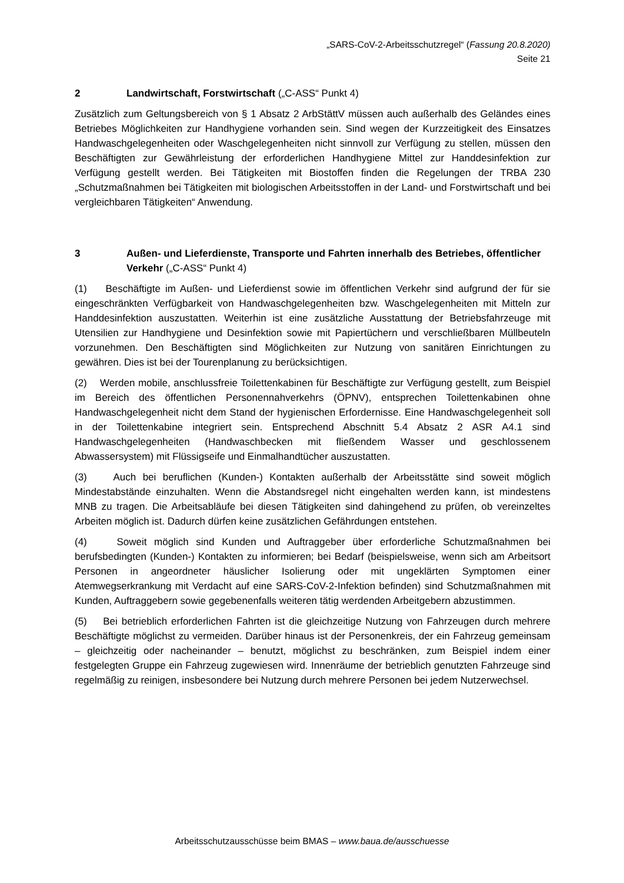„SARS-CoV-2-Arbeitsschutzregel“ (Fassung 20.8.2020)
Seite 21
2 Landwirtschaft, Forstwirtschaft („C-ASS“ Punkt 4)
Zusätzlich zum Geltungsbereich von § 1 Absatz 2 ArbStättV müssen auch außerhalb des Geländes eines Betriebes Möglichkeiten zur Handhygiene vorhanden sein. Sind wegen der Kurzzeitigkeit des Einsatzes Handwaschgelegenheiten oder Waschgelegenheiten nicht sinnvoll zur Verfügung zu stellen, müssen den Beschäftigten zur Gewährleistung der erforderlichen Handhygiene Mittel zur Handdesinfektion zur Verfügung gestellt werden. Bei Tätigkeiten mit Biostoffen finden die Regelungen der TRBA 230 „Schutzmaßnahmen bei Tätigkeiten mit biologischen Arbeitsstoffen in der Land- und Forstwirtschaft und bei vergleichbaren Tätigkeiten“ Anwendung.
3 Außen- und Lieferdienste, Transporte und Fahrten innerhalb des Betriebes, öffentlicher Verkehr („C-ASS“ Punkt 4)
(1) Beschäftigte im Außen- und Lieferdienst sowie im öffentlichen Verkehr sind aufgrund der für sie eingeschränkten Verfügbarkeit von Handwaschgelegenheiten bzw. Waschgelegenheiten mit Mitteln zur Handdesinfektion auszustatten. Weiterhin ist eine zusätzliche Ausstattung der Betriebsfahrzeuge mit Utensilien zur Handhygiene und Desinfektion sowie mit Papiertüchern und verschließbaren Müllbeuteln vorzunehmen. Den Beschäftigten sind Möglichkeiten zur Nutzung von sanitären Einrichtungen zu gewähren. Dies ist bei der Tourenplanung zu berücksichtigen.
(2) Werden mobile, anschlussfreie Toilettenkabinen für Beschäftigte zur Verfügung gestellt, zum Beispiel im Bereich des öffentlichen Personennahverkehrs (ÖPNV), entsprechen Toilettenkabinen ohne Handwaschgelegenheit nicht dem Stand der hygienischen Erfordernisse. Eine Handwaschgelegenheit soll in der Toilettenkabine integriert sein. Entsprechend Abschnitt 5.4 Absatz 2 ASR A4.1 sind Handwaschgelegenheiten (Handwaschbecken mit fließendem Wasser und geschlossenem Abwassersystem) mit Flüssigseife und Einmalhandtücher auszustatten.
(3) Auch bei beruflichen (Kunden-) Kontakten außerhalb der Arbeitsstätte sind soweit möglich Mindestabstände einzuhalten. Wenn die Abstandsregel nicht eingehalten werden kann, ist mindestens MNB zu tragen. Die Arbeitsabläufe bei diesen Tätigkeiten sind dahingehend zu prüfen, ob vereinzeltes Arbeiten möglich ist. Dadurch dürfen keine zusätzlichen Gefährdungen entstehen.
(4) Soweit möglich sind Kunden und Auftraggeber über erforderliche Schutzmaßnahmen bei berufsbedingten (Kunden-) Kontakten zu informieren; bei Bedarf (beispielsweise, wenn sich am Arbeitsort Personen in angeordneter häuslicher Isolierung oder mit ungeklärten Symptomen einer Atemwegserkrankung mit Verdacht auf eine SARS-CoV-2-Infektion befinden) sind Schutzmaßnahmen mit Kunden, Auftraggebern sowie gegebenenfalls weiteren tätig werdenden Arbeitgebern abzustimmen.
(5) Bei betrieblich erforderlichen Fahrten ist die gleichzeitige Nutzung von Fahrzeugen durch mehrere Beschäftigte möglichst zu vermeiden. Darüber hinaus ist der Personenkreis, der ein Fahrzeug gemeinsam – gleichzeitig oder nacheinander – benutzt, möglichst zu beschränken, zum Beispiel indem einer festgelegten Gruppe ein Fahrzeug zugewiesen wird. Innenräume der betrieblich genutzten Fahrzeuge sind regelmäßig zu reinigen, insbesondere bei Nutzung durch mehrere Personen bei jedem Nutzerwechsel.
Arbeitsschutzausschüsse beim BMAS – www.baua.de/ausschuesse